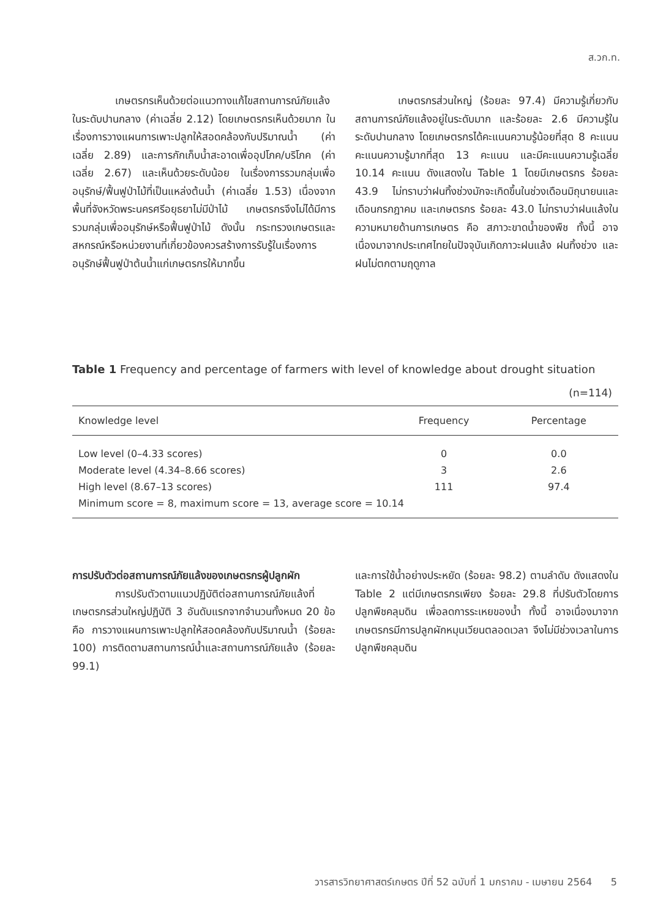ส.วก.ท.
เกษตรกรเห็นด้วยต่อแนวทางแก้ไขสถานการณ์ภัยแล้งในระดับปานกลาง (ค่าเฉลี่ย 2.12) โดยเกษตรกรเห็นด้วยมาก ในเรื่องการวางแผนการเพาะปลูกให้สอดคล้องกับปริมาณน้ำ (ค่าเฉลี่ย 2.89) และการกักเก็บน้ำสะอาดเพื่ออุปโภค/บริโภค (ค่าเฉลี่ย 2.67) และเห็นด้วยระดับน้อย ในเรื่องการรวมกลุ่มเพื่ออนุรักษ์/ฟื้นฟูป่าไม้ที่เป็นแหล่งต้นน้ำ (ค่าเฉลี่ย 1.53) เนื่องจากพื้นที่จังหวัดพระนครศรีอยุธยาไม่มีป่าไม้ เกษตรกรจึงไม่ได้มีการรวมกลุ่มเพื่ออนุรักษ์หรือฟื้นฟูป่าไม้ ดังนั้น กระทรวงเกษตรและสหกรณ์หรือหน่วยงานที่เกี่ยวข้องควรสร้างการรับรู้ในเรื่องการอนุรักษ์ฟื้นฟูป่าต้นน้ำแก่เกษตรกรให้มากขึ้น
เกษตรกรส่วนใหญ่ (ร้อยละ 97.4) มีความรู้เกี่ยวกับสถานการณ์ภัยแล้งอยู่ในระดับมาก และร้อยละ 2.6 มีความรู้ในระดับปานกลาง โดยเกษตรกรได้คะแนนความรู้น้อยที่สุด 8 คะแนน คะแนนความรู้มากที่สุด 13 คะแนน และมีคะแนนความรู้เฉลี่ย 10.14 คะแนน ดังแสดงใน Table 1 โดยมีเกษตรกร ร้อยละ 43.9 ไม่ทราบว่าฝนทิ้งช่วงมักจะเกิดขึ้นในช่วงเดือนมิถุนายนและเดือนกรกฎาคม และเกษตรกร ร้อยละ 43.0 ไม่ทราบว่าฝนแล้งในความหมายด้านการเกษตร คือ สภาวะขาดน้ำของพืช ทั้งนี้ อาจเนื่องมาจากประเทศไทยในปัจจุบันเกิดภาวะฝนแล้ง ฝนทิ้งช่วง และฝนไม่ตกตามฤดูกาล
Table 1 Frequency and percentage of farmers with level of knowledge about drought situation
(n=114)
| Knowledge level | Frequency | Percentage |
| --- | --- | --- |
| Low level (0–4.33 scores) | 0 | 0.0 |
| Moderate level (4.34–8.66 scores) | 3 | 2.6 |
| High level (8.67–13 scores) | 111 | 97.4 |
| Minimum score = 8, maximum score = 13, average score = 10.14 | | |
การปรับตัวต่อสถานการณ์ภัยแล้งของเกษตรกรผู้ปลูกผัก
การปรับตัวตามแนวปฏิบัติต่อสถานการณ์ภัยแล้งที่เกษตรกรส่วนใหญ่ปฏิบัติ 3 อันดับแรกจากจำนวนทั้งหมด 20 ข้อ คือ การวางแผนการเพาะปลูกให้สอดคล้องกับปริมาณน้ำ (ร้อยละ 100) การติดตามสถานการณ์น้ำและสถานการณ์ภัยแล้ง (ร้อยละ 99.1)
และการใช้น้ำอย่างประหยัด (ร้อยละ 98.2) ตามลำดับ ดังแสดงใน Table 2 แต่มีเกษตรกรเพียง ร้อยละ 29.8 ที่ปรับตัวโดยการปลูกพืชคลุมดิน เพื่อลดการระเหยของน้ำ ทั้งนี้ อาจเนื่องมาจากเกษตรกรมีการปลูกผักหมุนเวียนตลอดเวลา จึงไม่มีช่วงเวลาในการปลูกพืชคลุมดิน
วารสารวิทยาศาสตร์เกษตร ปีที่ 52 ฉบับที่ 1 มกราคม - เมษายน 2564 5